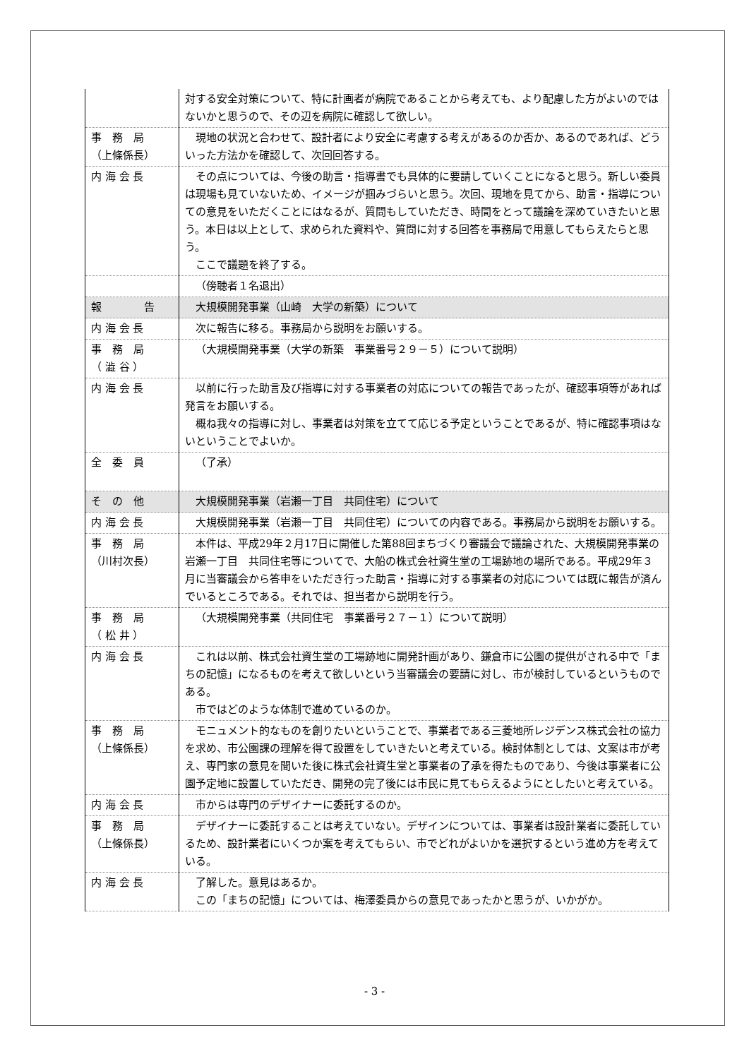| | 対する安全対策について、特に計画者が病院であることから考えても、より配慮した方がよいのではないかと思うので、その辺を病院に確認して欲しい。 |
| 事 務 局 （上條係長） | 現地の状況と合わせて、設計者により安全に考慮する考えがあるのか否か、あるのであれば、どういった方法かを確認して、次回回答する。 |
| 内 海 会 長 | その点については、今後の助言・指導書でも具体的に要請していくことになると思う。新しい委員は現場も見ていないため、イメージが掴みづらいと思う。次回、現地を見てから、助言・指導についての意見をいただくことにはなるが、質問もしていただき、時間をとって議論を深めていきたいと思う。本日は以上として、求められた資料や、質問に対する回答を事務局で用意してもらえたらと思う。 ここで議題を終了する。 |
| | （傍聴者１名退出） |
| 報 告 | 大規模開発事業（山崎 大学の新築）について |
| 内 海 会 長 | 次に報告に移る。事務局から説明をお願いする。 |
| 事 務 局 （ 澁 谷 ） | （大規模開発事業（大学の新築 事業番号２９－５）について説明） |
| 内 海 会 長 | 以前に行った助言及び指導に対する事業者の対応についての報告であったが、確認事項等があれば発言をお願いする。 概ね我々の指導に対し、事業者は対策を立てて応じる予定ということであるが、特に確認事項はないということでよいか。 |
| 全 委 員 | （了承） |
| そ の 他 | 大規模開発事業（岩瀬一丁目 共同住宅）について |
| 内 海 会 長 | 大規模開発事業（岩瀬一丁目 共同住宅）についての内容である。事務局から説明をお願いする。 |
| 事 務 局 （川村次長） | 本件は、平成29年２月17日に開催した第88回まちづくり審議会で議論された、大規模開発事業の岩瀬一丁目 共同住宅等についてで、大船の株式会社資生堂の工場跡地の場所である。平成29年３月に当審議会から答申をいただき行った助言・指導に対する事業者の対応については既に報告が済んでいるところである。それでは、担当者から説明を行う。 |
| 事 務 局 （ 松 井 ） | （大規模開発事業（共同住宅 事業番号２７－１）について説明） |
| 内 海 会 長 | これは以前、株式会社資生堂の工場跡地に開発計画があり、鎌倉市に公園の提供がされる中で「まちの記憶」になるものを考えて欲しいという当審議会の要請に対し、市が検討しているというものである。 市ではどのような体制で進めているのか。 |
| 事 務 局 （上條係長） | モニュメント的なものを創りたいということで、事業者である三菱地所レジデンス株式会社の協力を求め、市公園課の理解を得て設置をしていきたいと考えている。検討体制としては、文案は市が考え、専門家の意見を聞いた後に株式会社資生堂と事業者の了承を得たものであり、今後は事業者に公園予定地に設置していただき、開発の完了後には市民に見てもらえるようにとしたいと考えている。 |
| 内 海 会 長 | 市からは専門のデザイナーに委託するのか。 |
| 事 務 局 （上條係長） | デザイナーに委託することは考えていない。デザインについては、事業者は設計業者に委託しているため、設計業者にいくつか案を考えてもらい、市でどれがよいかを選択するという進め方を考えている。 |
| 内 海 会 長 | 了解した。意見はあるか。 この「まちの記憶」については、梅澤委員からの意見であったかと思うが、いかがか。 |
- 3 -